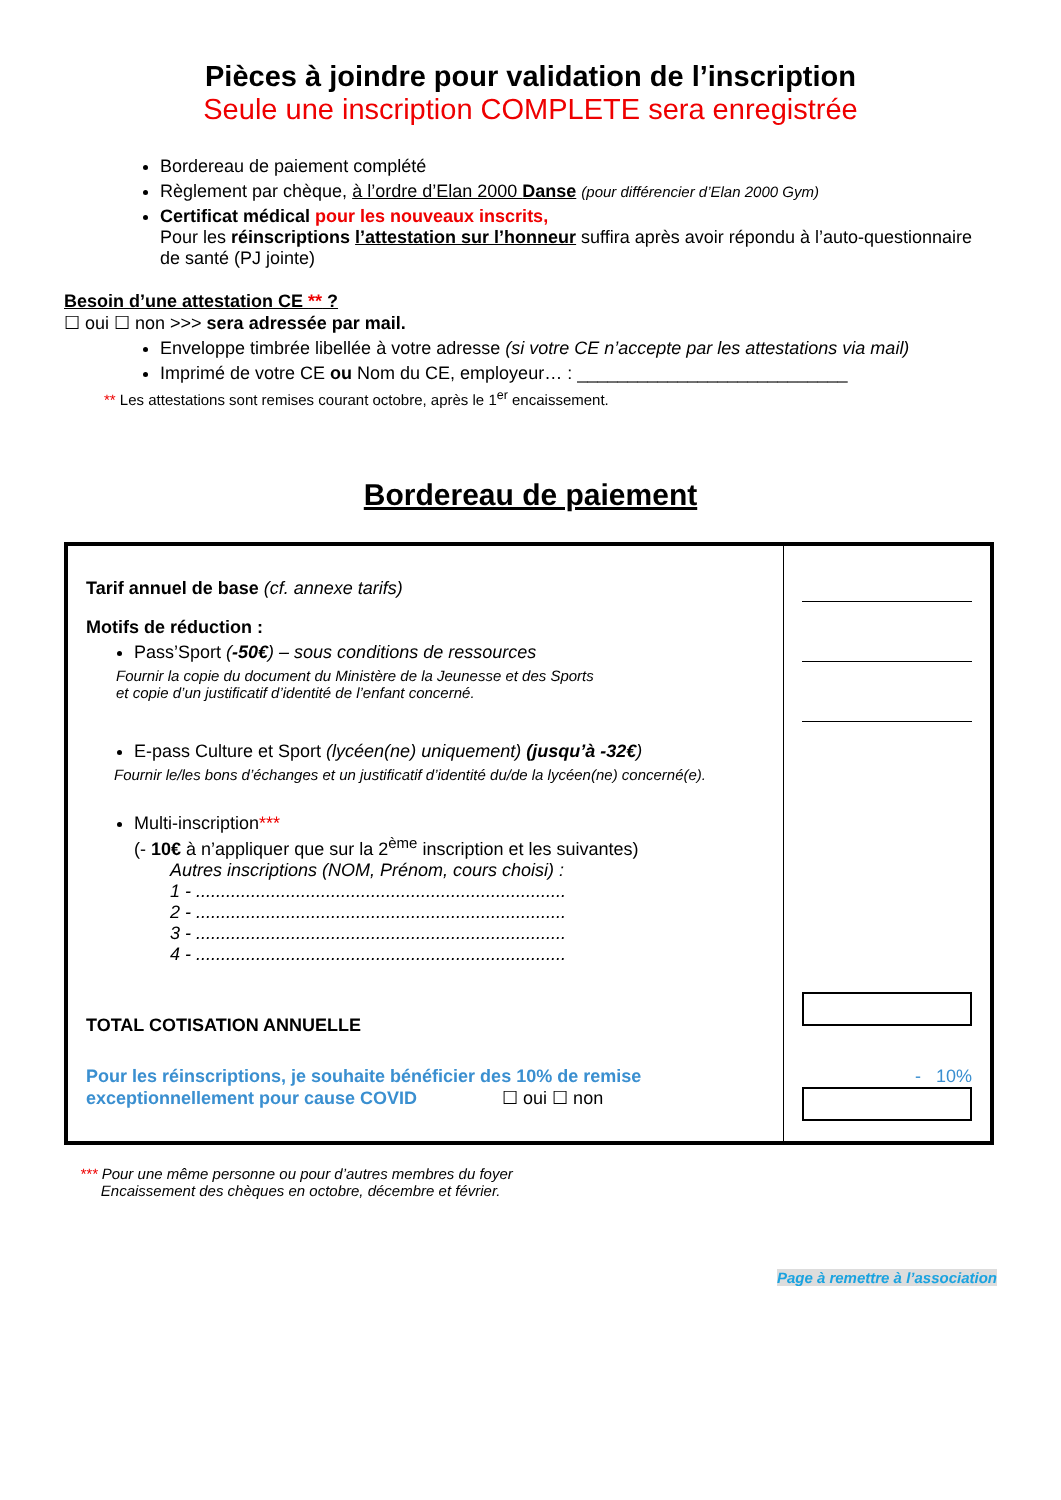Pièces à joindre pour validation de l’inscription
Seule une inscription COMPLETE sera enregistrée
Bordereau de paiement complété
Règlement par chèque, à l’ordre d’Elan 2000 Danse (pour différencier d’Elan 2000 Gym)
Certificat médical pour les nouveaux inscrits,
Pour les réinscriptions l’attestation sur l’honneur suffira après avoir répondu à l’auto-questionnaire de santé (PJ jointe)
Besoin d’une attestation CE ** ?
☐ oui ☐ non >>> sera adressée par mail.
Enveloppe timbrée libellée à votre adresse (si votre CE n’accepte par les attestations via mail)
Imprimé de votre CE ou Nom du CE, employeur… : ___________________________
** Les attestations sont remises courant octobre, après le 1<sup>er</sup> encaissement.
Bordereau de paiement
| Tarif annuel de base (cf. annexe tarifs) Motifs de réduction : Pass’Sport ( -50€ ) – sous conditions de ressources Fournir la copie du document du Ministère de la Jeunesse et des Sports et copie d’un justificatif d’identité de l’enfant concerné. E-pass Culture et Sport (lycéen(ne) uniquement) (jusqu’à -32€ ) Fournir le/les bons d’échanges et un justificatif d’identité du/de la lycéen(ne) concerné(e). Multi-inscription *** (- 10€ à n’appliquer que sur la 2<sup>ème</sup> inscription et les suivantes) Autres inscriptions (NOM, Prénom, cours choisi) : 1 - .......................................................................... 2 - .......................................................................... 3 - .......................................................................... 4 - .......................................................................... TOTAL COTISATION ANNUELLE Pour les réinscriptions, je souhaite bénéficier des 10% de remise exceptionnellement pour cause COVID ☐ oui ☐ non | - 10% |
*** Pour une même personne ou pour d’autres membres du foyer
Encaissement des chèques en octobre, décembre et février.
Page à remettre à l’association